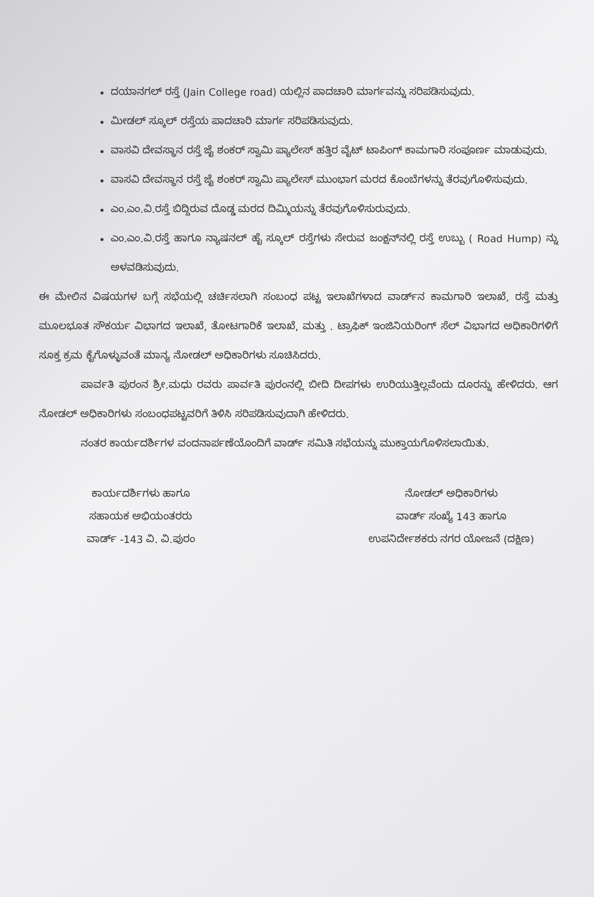ದಯಾನಗಲ್ ರಸ್ತೆ (Jain College road) ಯಲ್ಲಿನ ಪಾದಚಾರಿ ಮಾರ್ಗವನ್ನು ಸರಿಪಡಿಸುವುದು.
ಮೀಡಲ್ ಸ್ಕೂಲ್ ರಸ್ತೆಯ ಪಾದಚಾರಿ ಮಾರ್ಗ ಸರಿಪಡಿಸುವುದು.
ವಾಸವಿ ದೇವಸ್ಥಾನ ರಸ್ತೆ ಜೈ ಶಂಕರ್ ಸ್ವಾಮಿ ಪ್ಯಾಲೇಸ್ ಹತ್ತಿರ ವೈಟ್ ಟಾಪಿಂಗ್ ಕಾಮಗಾರಿ ಸಂಪೂರ್ಣ ಮಾಡುವುದು.
ವಾಸವಿ ದೇವಸ್ಥಾನ ರಸ್ತೆ ಜೈ ಶಂಕರ್ ಸ್ವಾಮಿ ಪ್ಯಾಲೇಸ್ ಮುಂಭಾಗ ಮರದ ಕೊಂಬೆಗಳನ್ನು ತೆರವುಗೊಳಿಸುವುದು.
ಎಂ.ಎಂ.ವಿ.ರಸ್ತೆ ಬಿದ್ದಿರುವ ದೊಡ್ಡ ಮರದ ದಿಮ್ಮಿಯನ್ನು ತೆರವುಗೊಳಿಸುರುವುದು.
ಎಂ.ಎಂ.ವಿ.ರಸ್ತೆ ಹಾಗೂ ನ್ಯಾಷನಲ್ ಹೈ ಸ್ಕೂಲ್ ರಸ್ತೆಗಳು ಸೇರುವ ಜಂಕ್ಷನ್‌ನಲ್ಲಿ ರಸ್ತೆ ಉಬ್ಬು ( Road Hump) ನ್ನು ಅಳವಡಿಸುವುದು.
ಈ ಮೇಲಿನ ವಿಷಯಗಳ ಬಗ್ಗೆ ಸಭೆಯಲ್ಲಿ ಚರ್ಚಿಸಲಾಗಿ ಸಂಬಂಧ ಪಟ್ಟ ಇಲಾಖೆಗಳಾದ ವಾರ್ಡ್‌ನ ಕಾಮಗಾರಿ ಇಲಾಖೆ, ರಸ್ತೆ ಮತ್ತು ಮೂಲಭೂತ ಸೌಕರ್ಯ ವಿಭಾಗದ ಇಲಾಖೆ, ತೋಟಗಾರಿಕೆ ಇಲಾಖೆ, ಮತ್ತು . ಟ್ರಾಫಿಕ್ ಇಂಜಿನಿಯರಿಂಗ್ ಸೆಲ್ ವಿಭಾಗದ ಅಧಿಕಾರಿಗಳಿಗೆ ಸೂಕ್ತ ಕ್ರಮ ಕೈಗೊಳ್ಳುವಂತೆ ಮಾನ್ಯ ನೋಡಲ್ ಅಧಿಕಾರಿಗಳು ಸೂಚಿಸಿದರು.
ಪಾರ್ವತಿ ಪುರಂನ ಶ್ರೀ.ಮಧು ರವರು ಪಾರ್ವತಿ ಪುರಂನಲ್ಲಿ ಬೀದಿ ದೀಪಗಳು ಉರಿಯುತ್ತಿಲ್ಲವೆಂದು ದೂರನ್ನು ಹೇಳಿದರು. ಆಗ ನೋಡಲ್ ಅಧಿಕಾರಿಗಳು ಸಂಬಂಧಪಟ್ಟವರಿಗೆ ತಿಳಿಸಿ ಸರಿಪಡಿಸುವುದಾಗಿ ಹೇಳಿದರು.
ನಂತರ ಕಾರ್ಯದರ್ಶಿಗಳ ವಂದನಾರ್ಪಣೆಯೊಂದಿಗೆ ವಾರ್ಡ್ ಸಮಿತಿ ಸಭೆಯನ್ನು ಮುಕ್ತಾಯಗೊಳಿಸಲಾಯಿತು.
ಕಾರ್ಯದರ್ಶಿಗಳು ಹಾಗೂ
ಸಹಾಯಕ ಅಭಿಯಂತರರು
ವಾರ್ಡ್ -143 ವಿ. ವಿ.ಪುರಂ
ನೋಡಲ್ ಅಧಿಕಾರಿಗಳು
ವಾರ್ಡ್ ಸಂಖ್ಯೆ 143 ಹಾಗೂ
ಉಪನಿರ್ದೇಶಕರು ನಗರ ಯೋಜನೆ (ದಕ್ಷಿಣ)